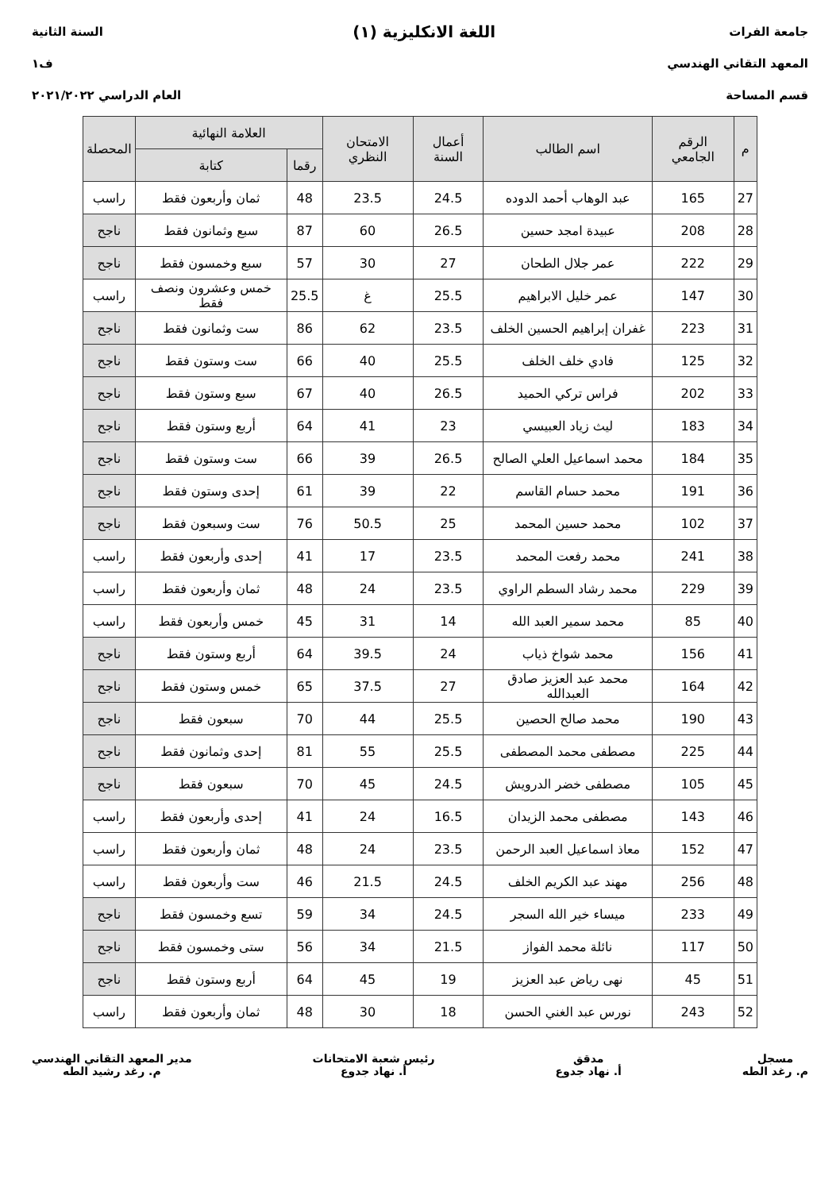جامعة الفرات
المعهد التقاني الهندسي
قسم المساحة
اللغة الانكليزية (١)
السنة الثانية
ف١
العام الدراسي ٢٠٢١/٢٠٢٢
| م | الرقم الجامعي | اسم الطالب | أعمال السنة | الامتحان النظري | العلامة النهائية | | المحصلة |
| --- | --- | --- | --- | --- | --- | --- | --- |
| | | | | | رقما | كتابة | |
| 27 | 165 | عبد الوهاب أحمد الدوده | 24.5 | 23.5 | 48 | ثمان وأربعون فقط | راسب |
| 28 | 208 | عبيدة امجد حسين | 26.5 | 60 | 87 | سبع وثمانون فقط | ناجح |
| 29 | 222 | عمر جلال الطحان | 27 | 30 | 57 | سبع وخمسون فقط | ناجح |
| 30 | 147 | عمر خليل الابراهيم | 25.5 | غ | 25.5 | خمس وعشرون ونصف فقط | راسب |
| 31 | 223 | غفران إبراهيم الحسين الخلف | 23.5 | 62 | 86 | ست وثمانون فقط | ناجح |
| 32 | 125 | فادي خلف الخلف | 25.5 | 40 | 66 | ست وستون فقط | ناجح |
| 33 | 202 | فراس تركي الحميد | 26.5 | 40 | 67 | سبع وستون فقط | ناجح |
| 34 | 183 | ليث زياد العبيسي | 23 | 41 | 64 | أربع وستون فقط | ناجح |
| 35 | 184 | محمد اسماعيل العلي الصالح | 26.5 | 39 | 66 | ست وستون فقط | ناجح |
| 36 | 191 | محمد حسام القاسم | 22 | 39 | 61 | إحدى وستون فقط | ناجح |
| 37 | 102 | محمد حسين المحمد | 25 | 50.5 | 76 | ست وسبعون فقط | ناجح |
| 38 | 241 | محمد رفعت المحمد | 23.5 | 17 | 41 | إحدى وأربعون فقط | راسب |
| 39 | 229 | محمد رشاد السطم الراوي | 23.5 | 24 | 48 | ثمان وأربعون فقط | راسب |
| 40 | 85 | محمد سمير العبد الله | 14 | 31 | 45 | خمس وأربعون فقط | راسب |
| 41 | 156 | محمد شواخ ذياب | 24 | 39.5 | 64 | أربع وستون فقط | ناجح |
| 42 | 164 | محمد عبد العزيز صادق العبدالله | 27 | 37.5 | 65 | خمس وستون فقط | ناجح |
| 43 | 190 | محمد صالح الحصين | 25.5 | 44 | 70 | سبعون فقط | ناجح |
| 44 | 225 | مصطفى محمد المصطفى | 25.5 | 55 | 81 | إحدى وثمانون فقط | ناجح |
| 45 | 105 | مصطفى خضر الدرويش | 24.5 | 45 | 70 | سبعون فقط | ناجح |
| 46 | 143 | مصطفى محمد الزيدان | 16.5 | 24 | 41 | إحدى وأربعون فقط | راسب |
| 47 | 152 | معاذ اسماعيل العبد الرحمن | 23.5 | 24 | 48 | ثمان وأربعون فقط | راسب |
| 48 | 256 | مهند عبد الكريم الخلف | 24.5 | 21.5 | 46 | ست وأربعون فقط | راسب |
| 49 | 233 | ميساء خير الله السجر | 24.5 | 34 | 59 | تسع وخمسون فقط | ناجح |
| 50 | 117 | نائلة محمد الفواز | 21.5 | 34 | 56 | ستى وخمسون فقط | ناجح |
| 51 | 45 | نهى رياض عبد العزيز | 19 | 45 | 64 | أربع وستون فقط | ناجح |
| 52 | 243 | نورس عبد الغني الحسن | 18 | 30 | 48 | ثمان وأربعون فقط | راسب |
مسجل
م. رغد الطه
مدقق
أ. نهاد جدوع
رئيس شعبة الامتحانات
أ. نهاد جدوع
مدير المعهد التقاني الهندسي
م. رغد رشيد الطه